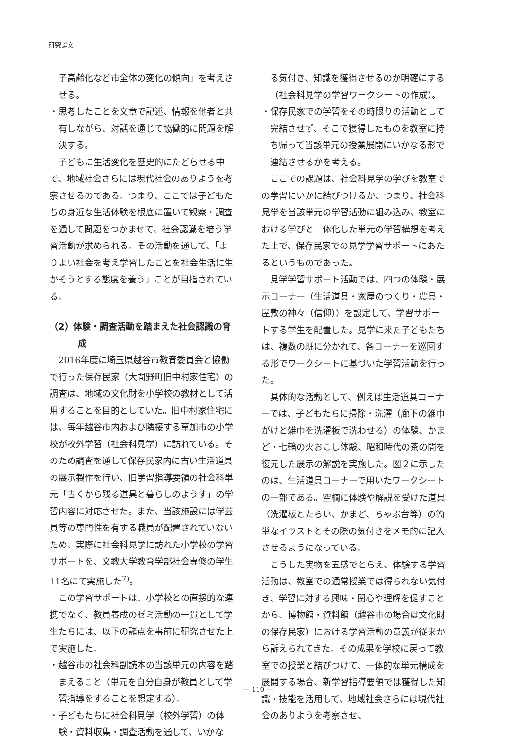研究論文
子高齢化など市全体の変化の傾向」を考えさせる。
・思考したことを文章で記述、情報を他者と共有しながら、対話を通じて協働的に問題を解決する。
子どもに生活変化を歴史的にたどらせる中で、地域社会さらには現代社会のありようを考察させるのである。つまり、ここでは子どもたちの身近な生活体験を根底に置いて観察・調査を通して問題をつかませて、社会認識を培う学習活動が求められる。その活動を通して、「よりよい社会を考え学習したことを社会生活に生かそうとする態度を養う」ことが目指されている。
（2）体験・調査活動を踏まえた社会認識の育成
2016年度に埼玉県越谷市教育委員会と協働で行った保存民家（大間野町旧中村家住宅）の調査は、地域の文化財を小学校の教材として活用することを目的としていた。旧中村家住宅には、毎年越谷市内および隣接する草加市の小学校が校外学習（社会科見学）に訪れている。そのため調査を通して保存民家内に古い生活道具の展示製作を行い、旧学習指導要領の社会科単元「古くから残る道具と暮らしのようす」の学習内容に対応させた。また、当該施設には学芸員等の専門性を有する職員が配置されていないため、実際に社会科見学に訪れた小学校の学習サポートを、文教大学教育学部社会専修の学生11名にて実施した<sup>7)</sup>。
この学習サポートは、小学校との直接的な連携でなく、教員養成のゼミ活動の一貫として学生たちには、以下の諸点を事前に研究させた上で実施した。
・越谷市の社会科副読本の当該単元の内容を踏まえること（単元を自分自身が教員として学習指導をすることを想定する）。
・子どもたちに社会科見学（校外学習）の体験・資料収集・調査活動を通して、いかな
る気付き、知識を獲得させるのか明確にする（社会科見学の学習ワークシートの作成）。
・保存民家での学習をその時限りの活動として完結させず、そこで獲得したものを教室に持ち帰って当該単元の授業展開にいかなる形で連結させるかを考える。
ここでの課題は、社会科見学の学びを教室での学習にいかに結びつけるか、つまり、社会科見学を当該単元の学習活動に組み込み、教室における学びと一体化した単元の学習構想を考えた上で、保存民家での見学学習サポートにあたるというものであった。
見学学習サポート活動では、四つの体験・展示コーナー（生活道具・家屋のつくり・農具・屋敷の神々（信仰））を設定して、学習サポートする学生を配置した。見学に来た子どもたちは、複数の班に分かれて、各コーナーを巡回する形でワークシートに基づいた学習活動を行った。
具体的な活動として、例えば生活道具コーナーでは、子どもたちに掃除・洗濯（廊下の雑巾がけと雑巾を洗濯板で洗わせる）の体験、かまど・七輪の火おこし体験、昭和時代の茶の間を復元した展示の解説を実施した。図２に示したのは、生活道具コーナーで用いたワークシートの一部である。空欄に体験や解説を受けた道具（洗濯板とたらい、かまど、ちゃぶ台等）の簡単なイラストとその際の気付きをメモ的に記入させるようになっている。
こうした実物を五感でとらえ、体験する学習活動は、教室での通常授業では得られない気付き、学習に対する興味・関心や理解を促すことから、博物館・資料館（越谷市の場合は文化財の保存民家）における学習活動の意義が従来から訴えられてきた。その成果を学校に戻って教室での授業と結びつけて、一体的な単元構成を展開する場合、新学習指導要領では獲得した知識・技能を活用して、地域社会さらには現代社会のありようを考察させ、
— 110 —